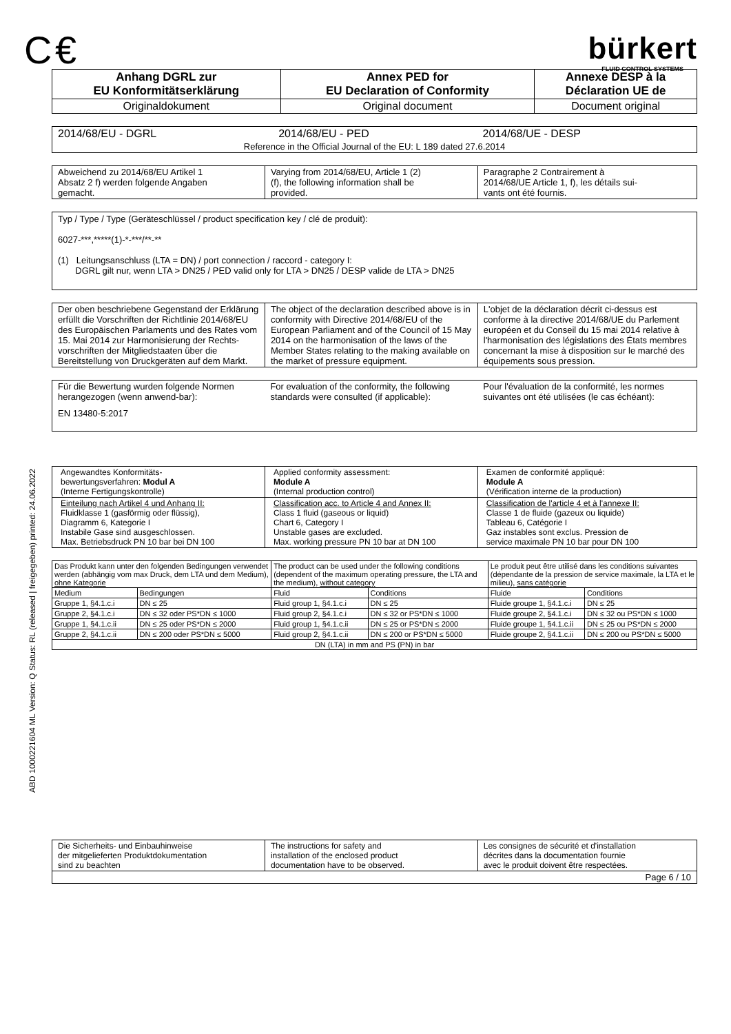ABD 1000221604 ML Version: Q Status: RL (released | freigegeben) printed: 24.06.2022
C €
bürkert
FLUID CONTROL SYSTEMS
| Anhang DGRL zur EU Konformitätserklärung | Annex PED for EU Declaration of Conformity | Annexe DESP à la Déclaration UE de |
| --- | --- | --- |
| Originaldokument | Original document | Document original |
| 2014/68/EU - DGRL | 2014/68/EU - PED | 2014/68/UE - DESP |
| Reference in the Official Journal of the EU: L 189 dated 27.6.2014 | | |
| Abweichend zu 2014/68/EU Artikel 1 Absatz 2 f) werden folgende Angaben gemacht. | Varying from 2014/68/EU, Article 1 (2) (f), the following information shall be provided. | Paragraphe 2 Contrairement à 2014/68/UE Article 1, f), les détails sui- vants ont été fournis. |
Typ / Type / Type (Geräteschlüssel / product specification key / clé de produit):
6027-***,*****(1)-*-***/**-**
(1) Leitungsanschluss (LTA = DN) / port connection / raccord - category I:
DGRL gilt nur, wenn LTA > DN25 / PED valid only for LTA > DN25 / DESP valide de LTA > DN25
| Der oben beschriebene Gegenstand der Erklärung erfüllt die Vorschriften der Richtlinie 2014/68/EU des Europäischen Parlaments und des Rates vom 15. Mai 2014 zur Harmonisierung der Rechts-vorschriften der Mitgliedstaaten über die Bereitstellung von Druckgeräten auf dem Markt. | The object of the declaration described above is in conformity with Directive 2014/68/EU of the European Parliament and of the Council of 15 May 2014 on the harmonisation of the laws of the Member States relating to the making available on the market of pressure equipment. | L'objet de la déclaration décrit ci-dessus est conforme à la directive 2014/68/UE du Parlement européen et du Conseil du 15 mai 2014 relative à l'harmonisation des législations des États membres concernant la mise à disposition sur le marché des équipements sous pression. |
| Für die Bewertung wurden folgende Normen herangezogen (wenn anwend-bar): | For evaluation of the conformity, the following standards were consulted (if applicable): | Pour l'évaluation de la conformité, les normes suivantes ont été utilisées (le cas échéant): |
| EN 13480-5:2017 | | |
| Angewandtes Konformitäts- bewertungsverfahren: Modul A (Interne Fertigungskontrolle) | Applied conformity assessment: Module A (Internal production control) | Examen de conformité appliqué: Module A (Vérification interne de la production) |
| Einteilung nach Artikel 4 und Anhang II: Fluidklasse 1 (gasförmig oder flüssig), Diagramm 6, Kategorie I Instabile Gase sind ausgeschlossen. Max. Betriebsdruck PN 10 bar bei DN 100 | Classification acc. to Article 4 and Annex II: Class 1 fluid (gaseous or liquid) Chart 6, Category I Unstable gases are excluded. Max. working pressure PN 10 bar at DN 100 | Classification de l'article 4 et à l'annexe II: Classe 1 de fluide (gazeux ou liquide) Tableau 6, Catégorie I Gaz instables sont exclus. Pression de service maximale PN 10 bar pour DN 100 |
| Das Produkt kann unter den folgenden Bedingungen verwendet werden (abhängig vom max Druck, dem LTA und dem Medium), ohne Kategorie | | The product can be used under the following conditions (dependent of the maximum operating pressure, the LTA and the medium), without category | | Le produit peut être utilisé dans les conditions suivantes (dépendante de la pression de service maximale, la LTA et le milieu), sans catégorie | |
| Medium | Bedingungen | Fluid | Conditions | Fluide | Conditions |
| Gruppe 1, §4.1.c.i | DN ≤ 25 | Fluid group 1, §4.1.c.i | DN ≤ 25 | Fluide groupe 1, §4.1.c.i | DN ≤ 25 |
| Gruppe 2, §4.1.c.i | DN ≤ 32 oder PS*DN ≤ 1000 | Fluid group 2, §4.1.c.i | DN ≤ 32 or PS*DN ≤ 1000 | Fluide groupe 2, §4.1.c.i | DN ≤ 32 ou PS*DN ≤ 1000 |
| Gruppe 1, §4.1.c.ii | DN ≤ 25 oder PS*DN ≤ 2000 | Fluid group 1, §4.1.c.ii | DN ≤ 25 or PS*DN ≤ 2000 | Fluide groupe 1, §4.1.c.ii | DN ≤ 25 ou PS*DN ≤ 2000 |
| Gruppe 2, §4.1.c.ii | DN ≤ 200 oder PS*DN ≤ 5000 | Fluid group 2, §4.1.c.ii | DN ≤ 200 or PS*DN ≤ 5000 | Fluide groupe 2, §4.1.c.ii | DN ≤ 200 ou PS*DN ≤ 5000 |
| DN (LTA) in mm and PS (PN) in bar | | | | | |
| Die Sicherheits- und Einbauhinweise der mitgelieferten Produktdokumentation sind zu beachten | The instructions for safety and installation of the enclosed product documentation have to be observed. | Les consignes de sécurité et d'installation décrites dans la documentation fournie avec le produit doivent être respectées. |
| Page 6 / 10 | | |